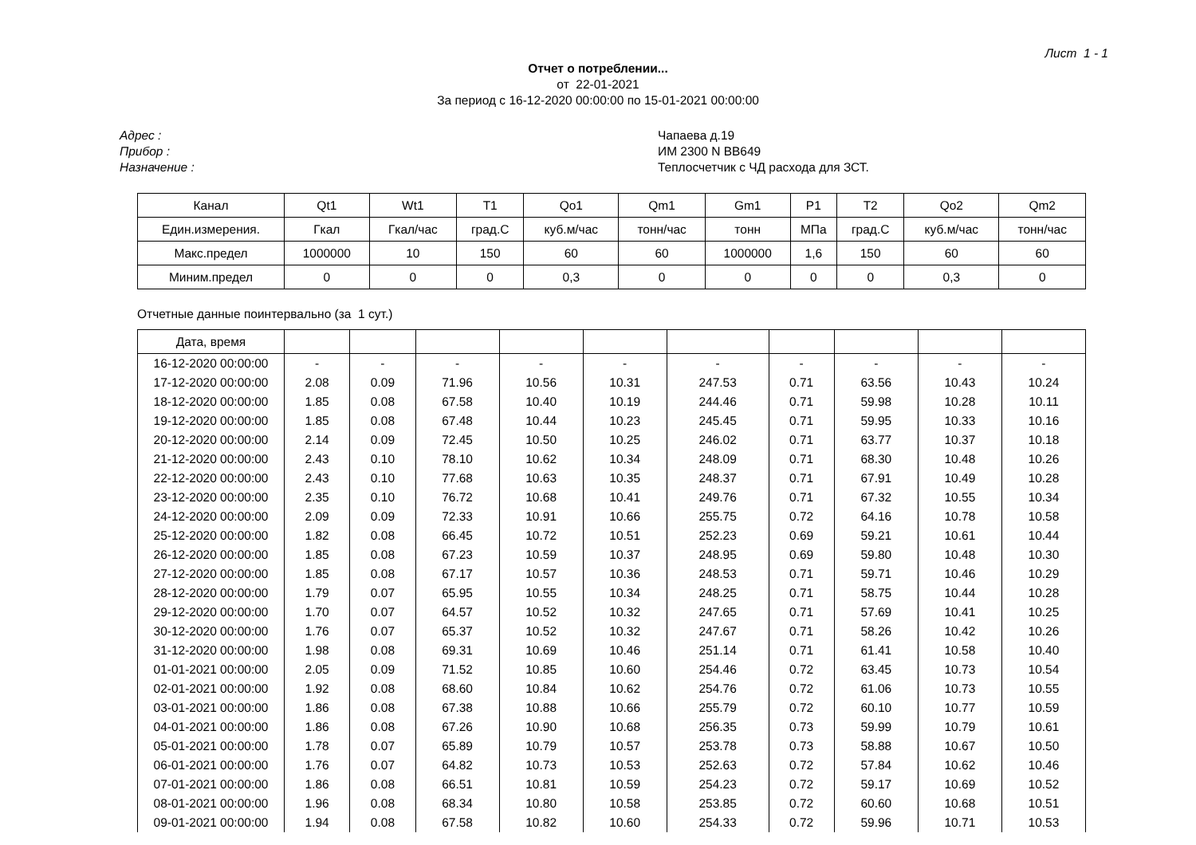Лист 1 - 1
Отчет о потреблении...
от 22-01-2021
За период с 16-12-2020 00:00:00 по 15-01-2021 00:00:00
Адрес :
Прибор :
Назначение :
Чапаева д.19
ИМ 2300 N BB649
Теплосчетчик с ЧД расхода для ЗСТ.
| Канал | Qt1 | Wt1 | T1 | Qo1 | Qm1 | Gm1 | P1 | T2 | Qo2 | Qm2 |
| Един.измерения. | Гкал | Гкал/час | град.С | куб.м/час | тонн/час | тонн | МПа | град.С | куб.м/час | тонн/час |
| Макс.предел | 1000000 | 10 | 150 | 60 | 60 | 1000000 | 1,6 | 150 | 60 | 60 |
| Миним.предел | 0 | 0 | 0 | 0,3 | 0 | 0 | 0 | 0 | 0,3 | 0 |
Отчетные данные поинтервально (за 1 сут.)
| Дата, время | | | | | | | | | | |
| 16-12-2020 00:00:00 | - | - | - | - | - | - | - | - | - | - |
| 17-12-2020 00:00:00 | 2.08 | 0.09 | 71.96 | 10.56 | 10.31 | 247.53 | 0.71 | 63.56 | 10.43 | 10.24 |
| 18-12-2020 00:00:00 | 1.85 | 0.08 | 67.58 | 10.40 | 10.19 | 244.46 | 0.71 | 59.98 | 10.28 | 10.11 |
| 19-12-2020 00:00:00 | 1.85 | 0.08 | 67.48 | 10.44 | 10.23 | 245.45 | 0.71 | 59.95 | 10.33 | 10.16 |
| 20-12-2020 00:00:00 | 2.14 | 0.09 | 72.45 | 10.50 | 10.25 | 246.02 | 0.71 | 63.77 | 10.37 | 10.18 |
| 21-12-2020 00:00:00 | 2.43 | 0.10 | 78.10 | 10.62 | 10.34 | 248.09 | 0.71 | 68.30 | 10.48 | 10.26 |
| 22-12-2020 00:00:00 | 2.43 | 0.10 | 77.68 | 10.63 | 10.35 | 248.37 | 0.71 | 67.91 | 10.49 | 10.28 |
| 23-12-2020 00:00:00 | 2.35 | 0.10 | 76.72 | 10.68 | 10.41 | 249.76 | 0.71 | 67.32 | 10.55 | 10.34 |
| 24-12-2020 00:00:00 | 2.09 | 0.09 | 72.33 | 10.91 | 10.66 | 255.75 | 0.72 | 64.16 | 10.78 | 10.58 |
| 25-12-2020 00:00:00 | 1.82 | 0.08 | 66.45 | 10.72 | 10.51 | 252.23 | 0.69 | 59.21 | 10.61 | 10.44 |
| 26-12-2020 00:00:00 | 1.85 | 0.08 | 67.23 | 10.59 | 10.37 | 248.95 | 0.69 | 59.80 | 10.48 | 10.30 |
| 27-12-2020 00:00:00 | 1.85 | 0.08 | 67.17 | 10.57 | 10.36 | 248.53 | 0.71 | 59.71 | 10.46 | 10.29 |
| 28-12-2020 00:00:00 | 1.79 | 0.07 | 65.95 | 10.55 | 10.34 | 248.25 | 0.71 | 58.75 | 10.44 | 10.28 |
| 29-12-2020 00:00:00 | 1.70 | 0.07 | 64.57 | 10.52 | 10.32 | 247.65 | 0.71 | 57.69 | 10.41 | 10.25 |
| 30-12-2020 00:00:00 | 1.76 | 0.07 | 65.37 | 10.52 | 10.32 | 247.67 | 0.71 | 58.26 | 10.42 | 10.26 |
| 31-12-2020 00:00:00 | 1.98 | 0.08 | 69.31 | 10.69 | 10.46 | 251.14 | 0.71 | 61.41 | 10.58 | 10.40 |
| 01-01-2021 00:00:00 | 2.05 | 0.09 | 71.52 | 10.85 | 10.60 | 254.46 | 0.72 | 63.45 | 10.73 | 10.54 |
| 02-01-2021 00:00:00 | 1.92 | 0.08 | 68.60 | 10.84 | 10.62 | 254.76 | 0.72 | 61.06 | 10.73 | 10.55 |
| 03-01-2021 00:00:00 | 1.86 | 0.08 | 67.38 | 10.88 | 10.66 | 255.79 | 0.72 | 60.10 | 10.77 | 10.59 |
| 04-01-2021 00:00:00 | 1.86 | 0.08 | 67.26 | 10.90 | 10.68 | 256.35 | 0.73 | 59.99 | 10.79 | 10.61 |
| 05-01-2021 00:00:00 | 1.78 | 0.07 | 65.89 | 10.79 | 10.57 | 253.78 | 0.73 | 58.88 | 10.67 | 10.50 |
| 06-01-2021 00:00:00 | 1.76 | 0.07 | 64.82 | 10.73 | 10.53 | 252.63 | 0.72 | 57.84 | 10.62 | 10.46 |
| 07-01-2021 00:00:00 | 1.86 | 0.08 | 66.51 | 10.81 | 10.59 | 254.23 | 0.72 | 59.17 | 10.69 | 10.52 |
| 08-01-2021 00:00:00 | 1.96 | 0.08 | 68.34 | 10.80 | 10.58 | 253.85 | 0.72 | 60.60 | 10.68 | 10.51 |
| 09-01-2021 00:00:00 | 1.94 | 0.08 | 67.58 | 10.82 | 10.60 | 254.33 | 0.72 | 59.96 | 10.71 | 10.53 |